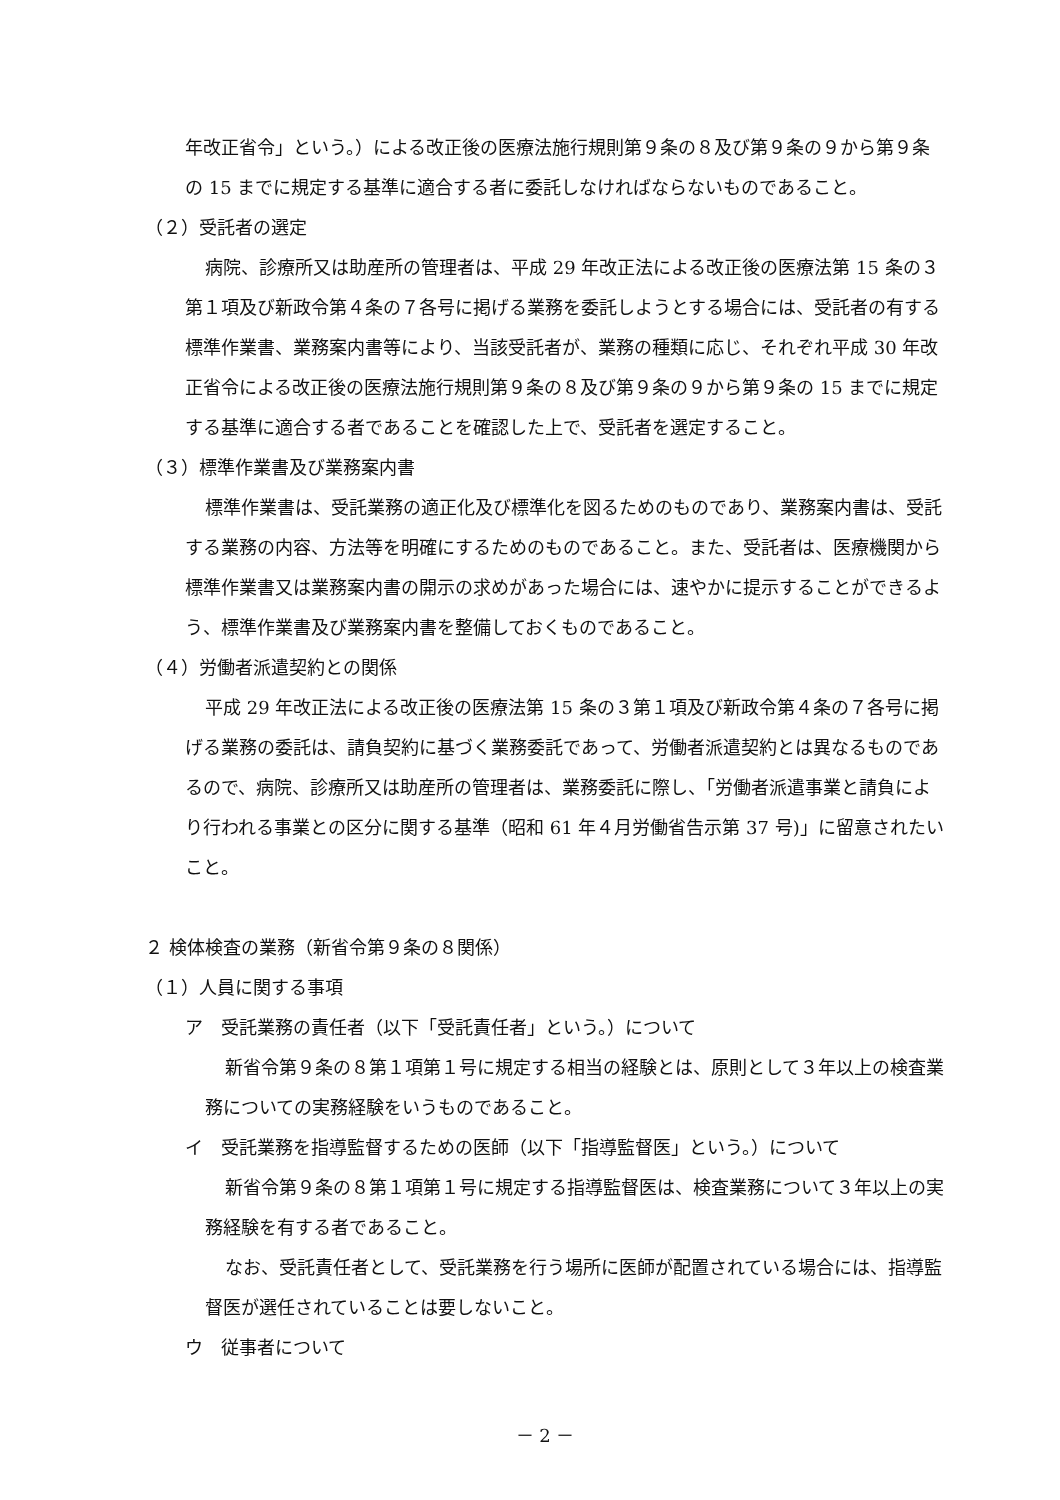年改正省令」という。）による改正後の医療法施行規則第９条の８及び第９条の９から第９条の 15 までに規定する基準に適合する者に委託しなければならないものであること。
（２）受託者の選定
病院、診療所又は助産所の管理者は、平成 29 年改正法による改正後の医療法第 15 条の３第１項及び新政令第４条の７各号に掲げる業務を委託しようとする場合には、受託者の有する標準作業書、業務案内書等により、当該受託者が、業務の種類に応じ、それぞれ平成 30 年改正省令による改正後の医療法施行規則第９条の８及び第９条の９から第９条の 15 までに規定する基準に適合する者であることを確認した上で、受託者を選定すること。
（３）標準作業書及び業務案内書
標準作業書は、受託業務の適正化及び標準化を図るためのものであり、業務案内書は、受託する業務の内容、方法等を明確にするためのものであること。また、受託者は、医療機関から標準作業書又は業務案内書の開示の求めがあった場合には、速やかに提示することができるよう、標準作業書及び業務案内書を整備しておくものであること。
（４）労働者派遣契約との関係
平成 29 年改正法による改正後の医療法第 15 条の３第１項及び新政令第４条の７各号に掲げる業務の委託は、請負契約に基づく業務委託であって、労働者派遣契約とは異なるものであるので、病院、診療所又は助産所の管理者は、業務委託に際し、「労働者派遣事業と請負により行われる事業との区分に関する基準（昭和 61 年４月労働省告示第 37 号)」に留意されたいこと。
２ 検体検査の業務（新省令第９条の８関係）
（１）人員に関する事項
ア　受託業務の責任者（以下「受託責任者」という。）について
新省令第９条の８第１項第１号に規定する相当の経験とは、原則として３年以上の検査業務についての実務経験をいうものであること。
イ　受託業務を指導監督するための医師（以下「指導監督医」という。）について
新省令第９条の８第１項第１号に規定する指導監督医は、検査業務について３年以上の実務経験を有する者であること。
なお、受託責任者として、受託業務を行う場所に医師が配置されている場合には、指導監督医が選任されていることは要しないこと。
ウ　従事者について
－ 2 －